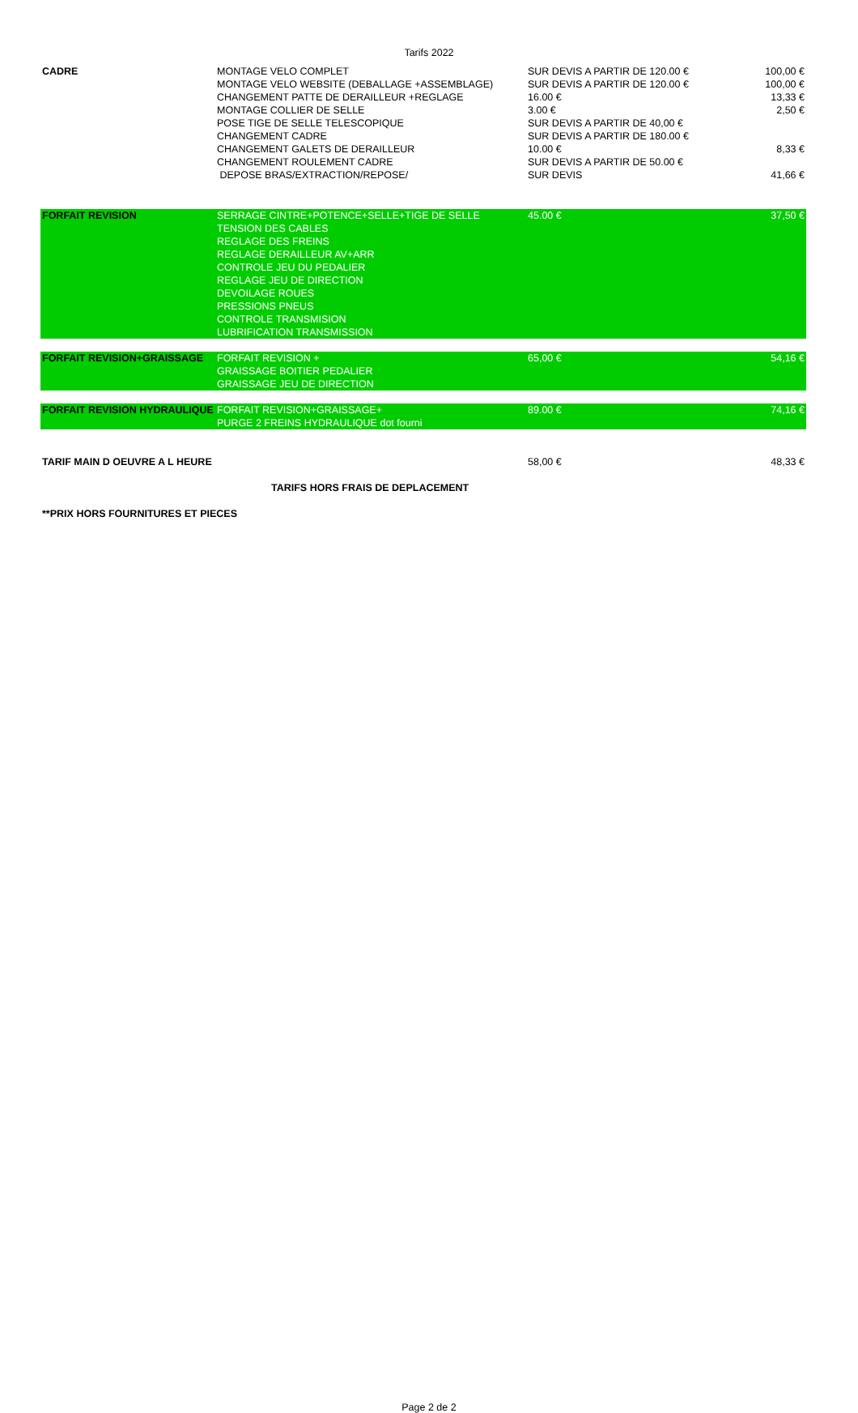Tarifs 2022
| CADRE | MONTAGE VELO COMPLET MONTAGE VELO WEBSITE (DEBALLAGE +ASSEMBLAGE) CHANGEMENT PATTE DE DERAILLEUR +REGLAGE MONTAGE COLLIER DE SELLE POSE TIGE DE SELLE TELESCOPIQUE CHANGEMENT CADRE CHANGEMENT GALETS DE DERAILLEUR CHANGEMENT ROULEMENT CADRE DEPOSE BRAS/EXTRACTION/REPOSE/ | SUR DEVIS A PARTIR DE 120.00 € SUR DEVIS A PARTIR DE 120.00 € 16.00 € 3.00 € SUR DEVIS A PARTIR DE 40,00 € SUR DEVIS A PARTIR DE 180.00 € 10.00 € SUR DEVIS A PARTIR DE 50.00 € SUR DEVIS | 100,00 € 100,00 € 13,33 € 2,50 € 8,33 € 41,66 € |
| FORFAIT REVISION | SERRAGE CINTRE+POTENCE+SELLE+TIGE DE SELLE TENSION DES CABLES REGLAGE DES FREINS REGLAGE DERAILLEUR AV+ARR CONTROLE JEU DU PEDALIER REGLAGE JEU DE DIRECTION DEVOILAGE ROUES PRESSIONS PNEUS CONTROLE TRANSMISION LUBRIFICATION TRANSMISSION | 45.00 € | 37,50 € |
| FORFAIT REVISION+GRAISSAGE | FORFAIT REVISION + GRAISSAGE BOITIER PEDALIER GRAISSAGE JEU DE DIRECTION | 65,00 € | 54,16 € |
| FORFAIT REVISION HYDRAULIQUE | FORFAIT REVISION+GRAISSAGE+ PURGE 2 FREINS HYDRAULIQUE dot fourni | 89.00 € | 74,16 € |
| TARIF MAIN D OEUVRE A L HEURE | | 58,00 € | 48,33 € |
| TARIFS HORS FRAIS DE DEPLACEMENT | | | |
| **PRIX HORS FOURNITURES ET PIECES | | | |
Page 2 de 2